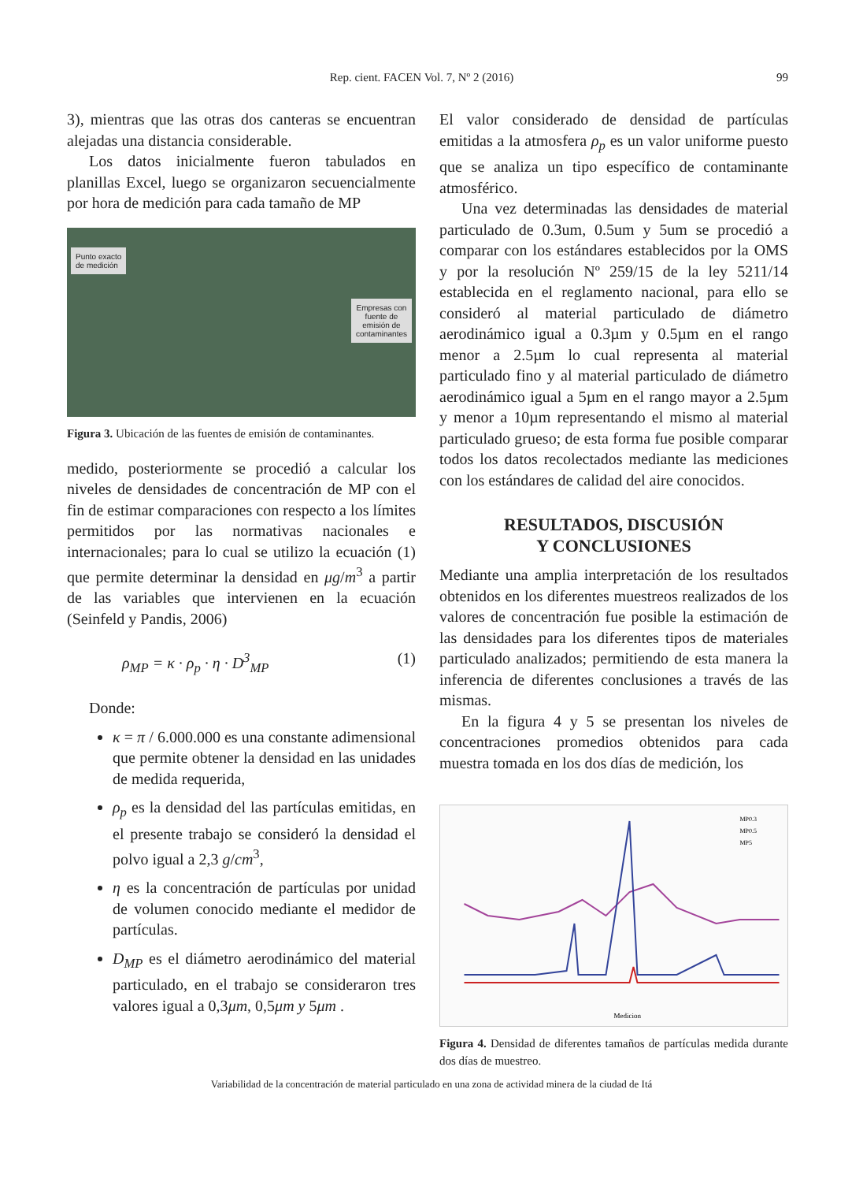Rep. cient. FACEN Vol. 7, Nº 2 (2016) 99
3), mientras que las otras dos canteras se encuentran alejadas una distancia considerable.
Los datos inicialmente fueron tabulados en planillas Excel, luego se organizaron secuencialmente por hora de medición para cada tamaño de MP
Punto exacto
de medición
Empresas con
fuente de
emisión de
contaminantes
Figura 3. Ubicación de las fuentes de emisión de contaminantes.
medido, posteriormente se procedió a calcular los niveles de densidades de concentración de MP con el fin de estimar comparaciones con respecto a los límites permitidos por las normativas nacionales e internacionales; para lo cual se utilizo la ecuación (1) que permite determinar la densidad en μg/m<sup>3</sup> a partir de las variables que intervienen en la ecuación (Seinfeld y Pandis, 2006)
ρ<sub>MP</sub> = κ · ρ<sub>p</sub> · η · D<sup>3</sup><sub>MP</sub> (1)
Donde:
κ = π / 6.000.000 es una constante adimensional que permite obtener la densidad en las unidades de medida requerida,
ρ<sub>p</sub> es la densidad del las partículas emitidas, en el presente trabajo se consideró la densidad el polvo igual a 2,3 g/cm<sup>3</sup>,
η es la concentración de partículas por unidad de volumen conocido mediante el medidor de partículas.
D<sub>MP</sub> es el diámetro aerodinámico del material particulado, en el trabajo se consideraron tres valores igual a 0,3μm, 0,5μm y 5μm .
El valor considerado de densidad de partículas emitidas a la atmosfera ρ<sub>p</sub> es un valor uniforme puesto que se analiza un tipo específico de contaminante atmosférico.
Una vez determinadas las densidades de material particulado de 0.3um, 0.5um y 5um se procedió a comparar con los estándares establecidos por la OMS y por la resolución Nº 259/15 de la ley 5211/14 establecida en el reglamento nacional, para ello se consideró al material particulado de diámetro aerodinámico igual a 0.3µm y 0.5µm en el rango menor a 2.5µm lo cual representa al material particulado fino y al material particulado de diámetro aerodinámico igual a 5µm en el rango mayor a 2.5µm y menor a 10µm representando el mismo al material particulado grueso; de esta forma fue posible comparar todos los datos recolectados mediante las mediciones con los estándares de calidad del aire conocidos.
RESULTADOS, DISCUSIÓN
Y CONCLUSIONES
Mediante una amplia interpretación de los resultados obtenidos en los diferentes muestreos realizados de los valores de concentración fue posible la estimación de las densidades para los diferentes tipos de materiales particulado analizados; permitiendo de esta manera la inferencia de diferentes conclusiones a través de las mismas.
En la figura 4 y 5 se presentan los niveles de concentraciones promedios obtenidos para cada muestra tomada en los dos días de medición, los
MP0.3
MP0.5
MP5
Medicion
Figura 4. Densidad de diferentes tamaños de partículas medida durante dos días de muestreo.
Variabilidad de la concentración de material particulado en una zona de actividad minera de la ciudad de Itá